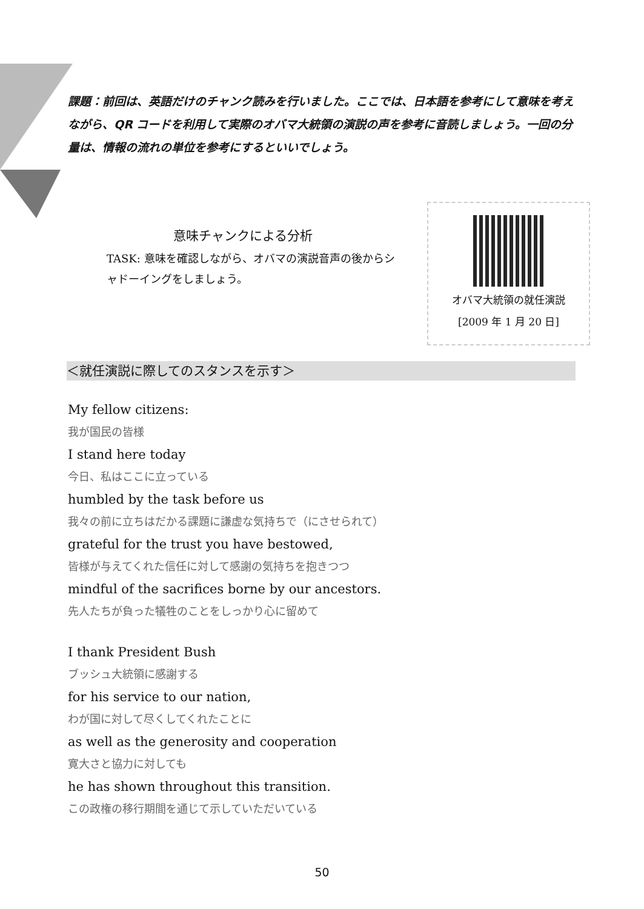課題：前回は、英語だけのチャンク読みを行いました。ここでは、日本語を参考にして意味を考えながら、QR コードを利用して実際のオバマ大統領の演説の声を参考に音読しましょう。一回の分量は、情報の流れの単位を参考にするといいでしょう。
意味チャンクによる分析
TASK: 意味を確認しながら、オバマの演説音声の後からシャドーイングをしましょう。
オバマ大統領の就任演説
[2009 年 1 月 20 日]
＜就任演説に際してのスタンスを示す＞
My fellow citizens:
我が国民の皆様
I stand here today
今日、私はここに立っている
humbled by the task before us
我々の前に立ちはだかる課題に謙虚な気持ちで（にさせられて）
grateful for the trust you have bestowed,
皆様が与えてくれた信任に対して感謝の気持ちを抱きつつ
mindful of the sacrifices borne by our ancestors.
先人たちが負った犠牲のことをしっかり心に留めて
I thank President Bush
ブッシュ大統領に感謝する
for his service to our nation,
わが国に対して尽くしてくれたことに
as well as the generosity and cooperation
寛大さと協力に対しても
he has shown throughout this transition.
この政権の移行期間を通じて示していただいている
50